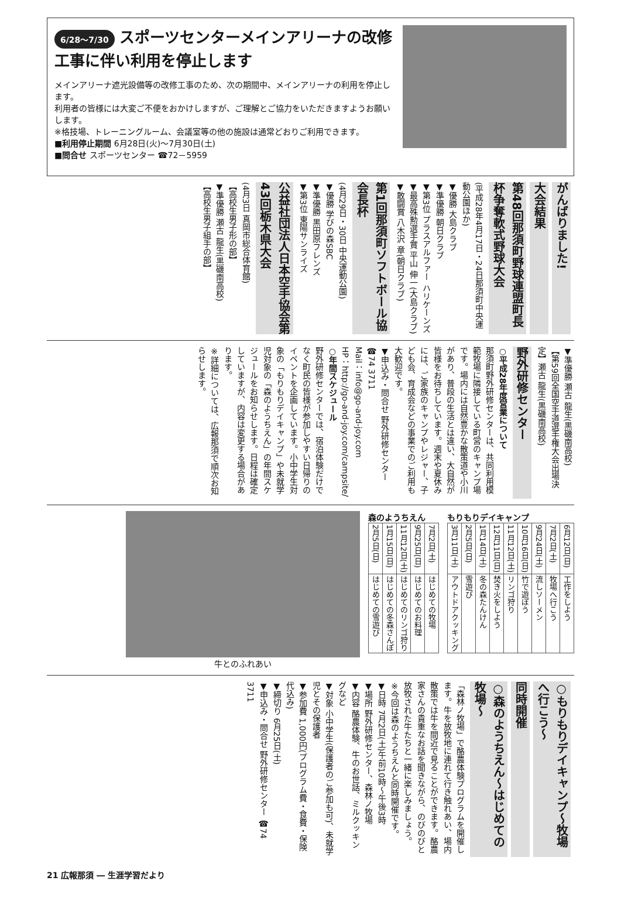6/28～7/30 スポーツセンターメインアリーナの改修工事に伴い利用を停止します
メインアリーナ遮光設備等の改修工事のため、次の期間中、メインアリーナの利用を停止します。
利用者の皆様には大変ご不便をおかけしますが、ご理解とご協力をいただきますようお願いします。
※格技場、トレーニングルーム、会議室等の他の施設は通常どおりご利用できます。
■利用停止期間 6月28日(火)～7月30日(土)
■問合せ スポーツセンター ☎72－5959
がんばりました!
大会結果
第48回那須町野球連盟町長杯争奪軟式野球大会
(平成28年4月17日・24日那須町中央運動公園ほか)
▼優勝 大島クラブ
▼準優勝 朝日クラブ
▼第3位 プラスアルファー ハリケーンズ
▼最高殊勲選手賞 平山 伸一(大島クラブ)
▼敢闘賞 八木沢 章(朝日クラブ)
第1回那須町ソフトボール協会長杯
(4月29日・30日 中央運動公園)
▼優勝 学びの森SBC
▼準優勝 黒田原フレンズ
▼第3位 東陽サンライズ
公益社団法人日本空手協会第43回栃木県大会
(4月3日 真岡市総合体育館)
【高校生男子形の部】
▼準優勝 瀬古 龍生(黒磯南高校)
【高校生男子組手の部】
▼準優勝 瀬古 龍生(黒磯南高校)
【第59回全国空手道選手権大会出場決定】瀬古 龍生(黒磯南高校)
野外研修センター
○平成28年度営業について
那須町野外研修センターは、共同利用模範牧場に隣接している町営のキャンプ場です。場内には自然豊かな散策道や小川があり、普段の生活とは違い、大自然が皆様をお待ちしています。週末や夏休みには、ご家族のキャンプやレジャー、子ども会、育成会などの事業でのご利用も大歓迎です。
▼申込み・問合せ 野外研修センター ☎74 3711
Mail：info@go-and-joy.com
HP：http://go-and-joy.com/campsite/
○年間スケジュール
野外研修センターでは、宿泊体験だけでなく町民の皆様が参加しやすい日帰りのイベントを企画しています。小中学生対象の「もりもりデイキャンプ」や未就学児対象の「森のようちえん」の年間スケジュールをお知らせします。日程は確定していますが、内容は変更する場合があります。
※詳細については、広報那須で順次お知らせします。
もりもりデイキャンプ
| 6月12日(日) | 工作をしよう |
| 7月2日(土) | 牧場へ行こう |
| 9月24日(土) | 流しソーメン |
| 10月16日(日) | 竹で遊ぼう |
| 11月12日(土) | リンゴ狩り |
| 12月11日(日) | 焚き火をしよう |
| 1月14日(土) | 冬の森たんけん |
| 2月5日(日) | 雪遊び |
| 3月11日(土) | アウトドアクッキング |
森のようちえん
| 7月2日(土) | はじめての牧場 |
| 9月25日(日) | はじめてのお料理 |
| 11月12日(土) | はじめてのリンゴ狩り |
| 1月15日(日) | はじめての冬森さんぽ |
| 2月5日(日) | はじめての雪遊び |
牛とのふれあい
○もりもりデイキャンプ～牧場へ行こう～
同時開催
○森のようちえん～はじめての牧場～
「森林ノ牧場」で酪農体験プログラムを開催します。牛を放牧地に連れて行き触れあい、場内散策では牛を間近で見ることができます。酪農家さんの貴重なお話を聞きながら、のびのびと放牧された牛たちと一緒に楽しみましょう。
※今回は森のようちえんと同時開催です。
▼日時 7月2日(土)午前10時～午後3時
▼場所 野外研修センター、森林ノ牧場
▼内容 酪農体験、牛のお世話、ミルクッキングなど
▼対象 小中学生(保護者のご参加も可)、未就学児とその保護者
▼参加費 1,000円(プログラム費・食費・保険代込み)
▼締切り 6月25日(土)
▼申込み・問合せ 野外研修センター ☎74 3711
21 広報那須 ― 生涯学習だより